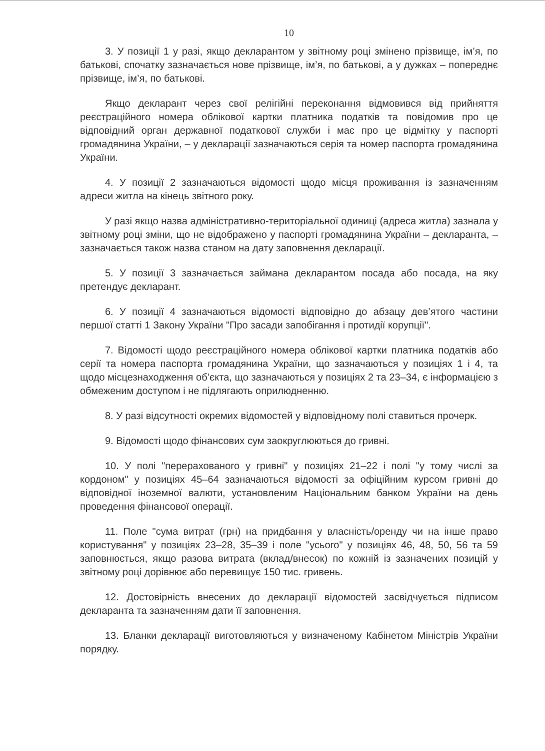10
3. У позиції 1 у разі, якщо декларантом у звітному році змінено прізвище, ім’я, по батькові, спочатку зазначається нове прізвище, ім’я, по батькові, а у дужках – попереднє прізвище, ім’я, по батькові.
Якщо декларант через свої релігійні переконання відмовився від прийняття реєстраційного номера облікової картки платника податків та повідомив про це відповідний орган державної податкової служби і має про це відмітку у паспорті громадянина України, – у декларації зазначаються серія та номер паспорта громадянина України.
4. У позиції 2 зазначаються відомості щодо місця проживання із зазначенням адреси житла на кінець звітного року.
У разі якщо назва адміністративно-територіальної одиниці (адреса житла) зазнала у звітному році зміни, що не відображено у паспорті громадянина України – декларанта, – зазначається також назва станом на дату заповнення декларації.
5. У позиції 3 зазначається займана декларантом посада або посада, на яку претендує декларант.
6. У позиції 4 зазначаються відомості відповідно до абзацу дев’ятого частини першої статті 1 Закону України "Про засади запобігання і протидії корупції".
7. Відомості щодо реєстраційного номера облікової картки платника податків або серії та номера паспорта громадянина України, що зазначаються у позиціях 1 і 4, та щодо місцезнаходження об’єкта, що зазначаються у позиціях 2 та 23–34, є інформацією з обмеженим доступом і не підлягають оприлюдненню.
8. У разі відсутності окремих відомостей у відповідному полі ставиться прочерк.
9. Відомості щодо фінансових сум заокруглюються до гривні.
10. У полі "перерахованого у гривні" у позиціях 21–22 і полі "у тому числі за кордоном" у позиціях 45–64 зазначаються відомості за офіційним курсом гривні до відповідної іноземної валюти, установленим Національним банком України на день проведення фінансової операції.
11. Поле "сума витрат (грн) на придбання у власність/оренду чи на інше право користування" у позиціях 23–28, 35–39 і поле "усього" у позиціях 46, 48, 50, 56 та 59 заповнюється, якщо разова витрата (вклад/внесок) по кожній із зазначених позицій у звітному році дорівнює або перевищує 150 тис. гривень.
12. Достовірність внесених до декларації відомостей засвідчується підписом декларанта та зазначенням дати її заповнення.
13. Бланки декларації виготовляються у визначеному Кабінетом Міністрів України порядку.